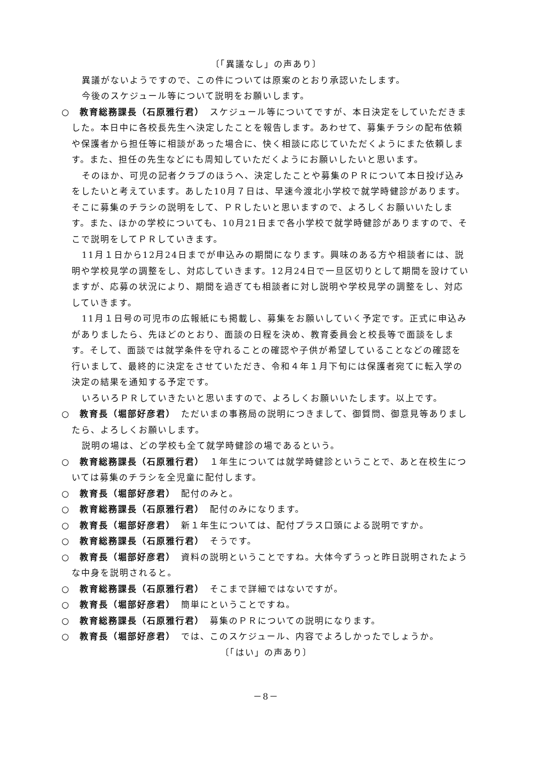〔「異議なし」の声あり〕
異議がないようですので、この件については原案のとおり承認いたします。
今後のスケジュール等について説明をお願いします。
○　教育総務課長（石原雅行君）　スケジュール等についてですが、本日決定をしていただきました。本日中に各校長先生へ決定したことを報告します。あわせて、募集チラシの配布依頼や保護者から担任等に相談があった場合に、快く相談に応じていただくようにまた依頼します。また、担任の先生などにも周知していただくようにお願いしたいと思います。
そのほか、可児の記者クラブのほうへ、決定したことや募集のＰＲについて本日投げ込みをしたいと考えています。あした10月７日は、早速今渡北小学校で就学時健診があります。そこに募集のチラシの説明をして、ＰＲしたいと思いますので、よろしくお願いいたします。また、ほかの学校についても、10月21日まで各小学校で就学時健診がありますので、そこで説明をしてＰＲしていきます。
11月１日から12月24日までが申込みの期間になります。興味のある方や相談者には、説明や学校見学の調整をし、対応していきます。12月24日で一旦区切りとして期間を設けていますが、応募の状況により、期間を過ぎても相談者に対し説明や学校見学の調整をし、対応していきます。
11月１日号の可児市の広報紙にも掲載し、募集をお願いしていく予定です。正式に申込みがありましたら、先ほどのとおり、面談の日程を決め、教育委員会と校長等で面談をします。そして、面談では就学条件を守れることの確認や子供が希望していることなどの確認を行いまして、最終的に決定をさせていただき、令和４年１月下旬には保護者宛てに転入学の決定の結果を通知する予定です。
いろいろＰＲしていきたいと思いますので、よろしくお願いいたします。以上です。
○　教育長（堀部好彦君）　ただいまの事務局の説明につきまして、御質問、御意見等ありましたら、よろしくお願いします。
説明の場は、どの学校も全て就学時健診の場であるという。
○　教育総務課長（石原雅行君）　１年生については就学時健診ということで、あと在校生については募集のチラシを全児童に配付します。
○　教育長（堀部好彦君）　配付のみと。
○　教育総務課長（石原雅行君）　配付のみになります。
○　教育長（堀部好彦君）　新１年生については、配付プラス口頭による説明ですか。
○　教育総務課長（石原雅行君）　そうです。
○　教育長（堀部好彦君）　資料の説明ということですね。大体今ずうっと昨日説明されたような中身を説明されると。
○　教育総務課長（石原雅行君）　そこまで詳細ではないですが。
○　教育長（堀部好彦君）　簡単にということですね。
○　教育総務課長（石原雅行君）　募集のＰＲについての説明になります。
○　教育長（堀部好彦君）　では、このスケジュール、内容でよろしかったでしょうか。
〔「はい」の声あり〕
－8－